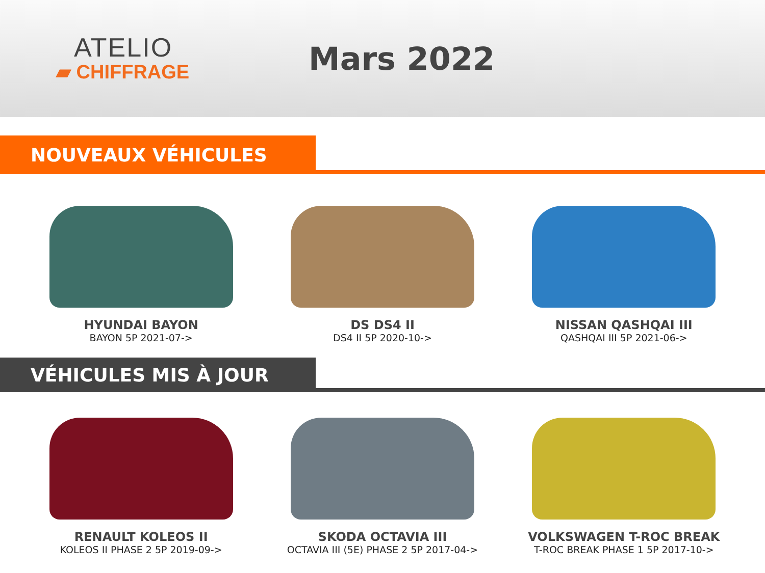ATELIO
▰ CHIFFRAGE
Mars 2022
NOUVEAUX VÉHICULES
HYUNDAI BAYON
BAYON 5P 2021-07->
DS DS4 II
DS4 II 5P 2020-10->
NISSAN QASHQAI III
QASHQAI III 5P 2021-06->
VÉHICULES MIS À JOUR
RENAULT KOLEOS II
KOLEOS II PHASE 2 5P 2019-09->
SKODA OCTAVIA III
OCTAVIA III (5E) PHASE 2 5P 2017-04->
VOLKSWAGEN T-ROC BREAK
T-ROC BREAK PHASE 1 5P 2017-10->